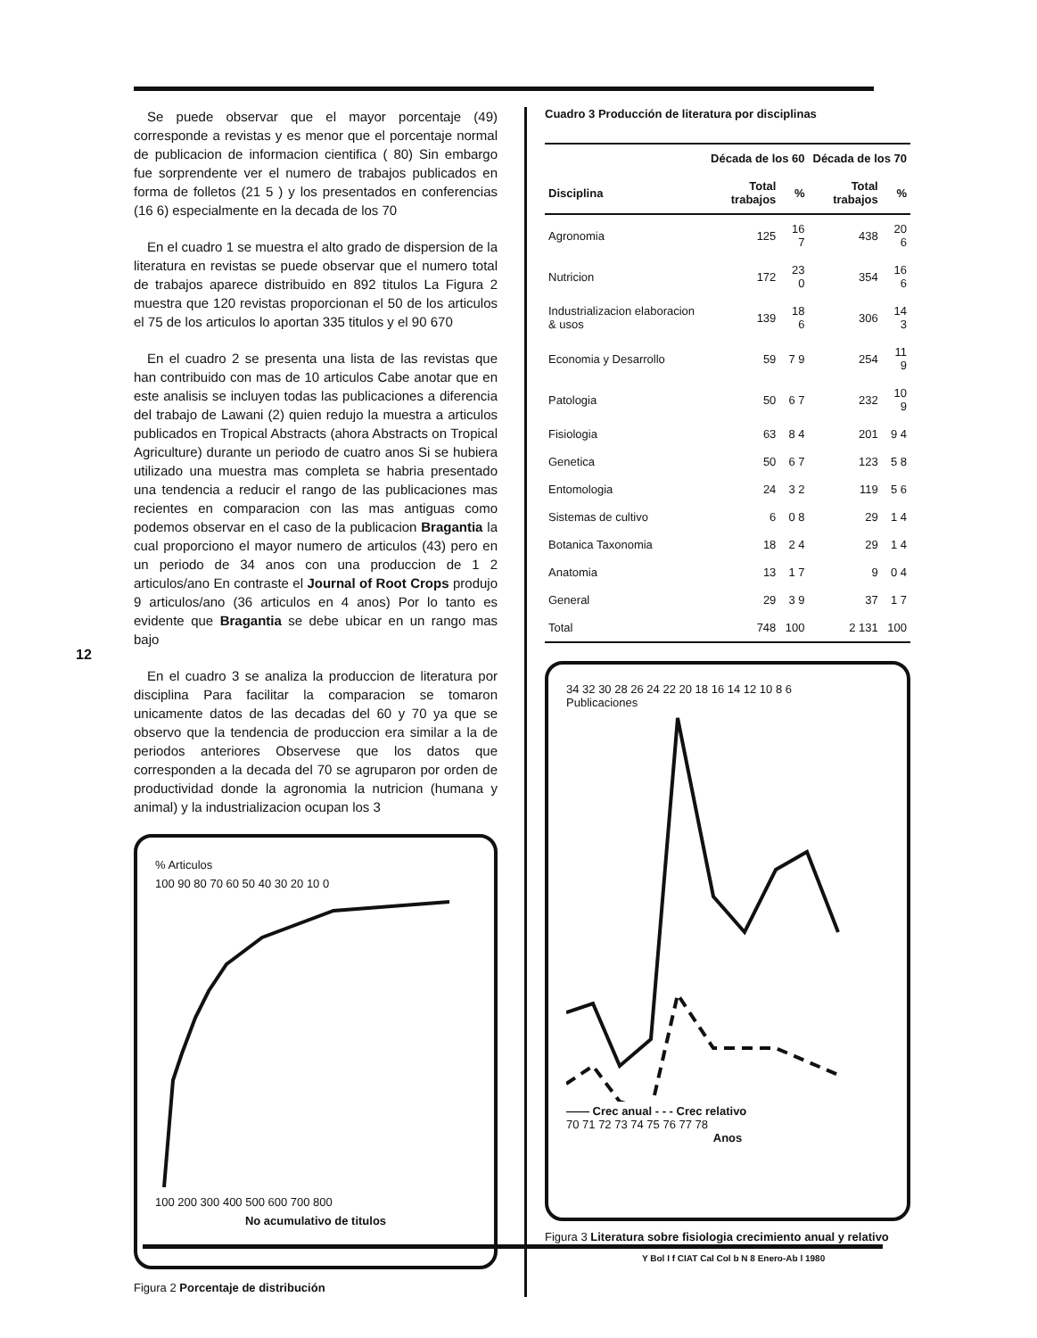12
Se puede observar que el mayor porcentaje (49) corresponde a revistas y es menor que el porcentaje normal de publicacion de informacion cientifica ( 80) Sin embargo fue sorprendente ver el numero de trabajos publicados en forma de folletos (21 5 ) y los presentados en conferencias (16 6) especialmente en la decada de los 70
En el cuadro 1 se muestra el alto grado de dispersion de la literatura en revistas se puede observar que el numero total de trabajos aparece distribuido en 892 titulos La Figura 2 muestra que 120 revistas proporcionan el 50 de los articulos el 75 de los articulos lo aportan 335 titulos y el 90 670
En el cuadro 2 se presenta una lista de las revistas que han contribuido con mas de 10 articulos Cabe anotar que en este analisis se incluyen todas las publicaciones a diferencia del trabajo de Lawani (2) quien redujo la muestra a articulos publicados en Tropical Abstracts (ahora Abstracts on Tropical Agriculture) durante un periodo de cuatro anos Si se hubiera utilizado una muestra mas completa se habria presentado una tendencia a reducir el rango de las publicaciones mas recientes en comparacion con las mas antiguas como podemos observar en el caso de la publicacion Bragantia la cual proporciono el mayor numero de articulos (43) pero en un periodo de 34 anos con una produccion de 1 2 articulos/ano En contraste el Journal of Root Crops produjo 9 articulos/ano (36 articulos en 4 anos) Por lo tanto es evidente que Bragantia se debe ubicar en un rango mas bajo
En el cuadro 3 se analiza la produccion de literatura por disciplina Para facilitar la comparacion se tomaron unicamente datos de las decadas del 60 y 70 ya que se observo que la tendencia de produccion era similar a la de periodos anteriores Observese que los datos que corresponden a la decada del 70 se agruparon por orden de productividad donde la agronomia la nutricion (humana y animal) y la industrializacion ocupan los 3
% Articulos
100 90 80 70 60 50 40 30 20 10 0
100 200 300 400 500 600 700 800
No acumulativo de titulos
Figura 2 Porcentaje de distribución
Cuadro 3 Producción de literatura por disciplinas
| | Década de los 60 | | Década de los 70 | |
| --- | --- | --- | --- | --- |
| Disciplina | Total trabajos | % | Total trabajos | % |
| Agronomia | 125 | 16 7 | 438 | 20 6 |
| Nutricion | 172 | 23 0 | 354 | 16 6 |
| Industrializacion elaboracion & usos | 139 | 18 6 | 306 | 14 3 |
| Economia y Desarrollo | 59 | 7 9 | 254 | 11 9 |
| Patologia | 50 | 6 7 | 232 | 10 9 |
| Fisiologia | 63 | 8 4 | 201 | 9 4 |
| Genetica | 50 | 6 7 | 123 | 5 8 |
| Entomologia | 24 | 3 2 | 119 | 5 6 |
| Sistemas de cultivo | 6 | 0 8 | 29 | 1 4 |
| Botanica Taxonomia | 18 | 2 4 | 29 | 1 4 |
| Anatomia | 13 | 1 7 | 9 | 0 4 |
| General | 29 | 3 9 | 37 | 1 7 |
| Total | 748 | 100 | 2 131 | 100 |
34 32 30 28 26 24 22 20 18 16 14 12 10 8 6
Publicaciones
—— Crec anual - - - Crec relativo
70 71 72 73 74 75 76 77 78
Anos
Figura 3 Literatura sobre fisiologia crecimiento anual y relativo
Y Bol I f CIAT Cal Col b N 8 Enero-Ab l 1980